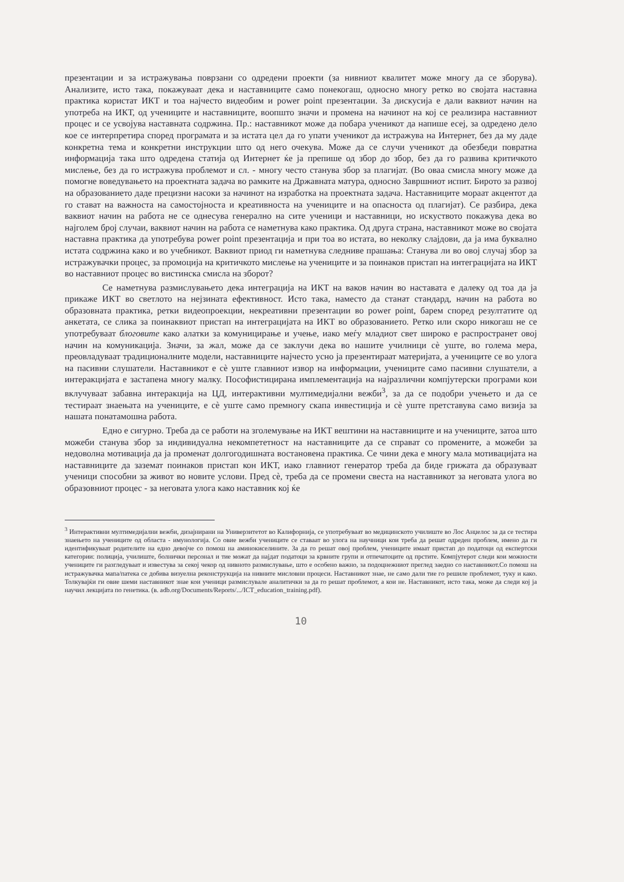презентации и за истражувања поврзани со одредени проекти (за нивниот квалитет може многу да се зборува). Анализите, исто така, покажуваат дека и наставниците само понекогаш, односно многу ретко во својата наставна практика користат ИКТ и тоа најчесто видеобим и power point презентации. За дискусија е дали ваквиот начин на употреба на ИКТ, од учениците и наставниците, воопшто значи и промена на начинот на кој се реализира наставниот процес и се усвојува наставната содржина. Пр.: наставникот може да побара ученикот да напише есеј, за одредено дело кое се интерпретира според програмата и за истата цел да го упати ученикот да истражува на Интернет, без да му даде конкретна тема и конкретни инструкции што од него очекува. Може да се случи ученикот да обезбеди повратна информација така што одредена статија од Интернет ќе ја препише од збор до збор, без да го развива критичкото мислење, без да го истражува проблемот и сл. - многу често станува збор за плагијат. (Во оваа смисла многу може да помогне воведувањето на проектната задача во рамките на Државната матура, односно Завршниот испит. Бирото за развој на образованието даде прецизни насоки за начинот на изработка на проектната задача. Наставниците мораат акцентот да го стават на важноста на самостојноста и креативноста на учениците и на опасноста од плагијат). Се разбира, дека ваквиот начин на работа не се однесува генерално на сите ученици и наставници, но искуството покажува дека во најголем број случаи, ваквиот начин на работа се наметнува како практика. Од друга страна, наставникот може во својата наставна практика да употребува power point презентација и при тоа во истата, во неколку слајдови, да ја има буквално истата содржина како и во учебникот. Ваквиот приод ги наметнува следниве прашања: Станува ли во овој случај збор за истражувачки процес, за промоција на критичкото мислење на учениците и за поинаков пристап на интеграцијата на ИКТ во наставниот процес во вистинска смисла на зборот?
Се наметнува размислувањето дека интеграција на ИКТ на ваков начин во наставата е далеку од тоа да ја прикаже ИКТ во светлото на нејзината ефективност. Исто така, наместо да станат стандард, начин на работа во образовната практика, ретки видеопроекции, некреативни презентации во power point, барем според резултатите од анкетата, се слика за поинаквиот пристап на интеграцијата на ИКТ во образованието. Ретко или скоро никогаш не се употребуваат блоговите како алатки за комуницирање и учење, иако меѓу младиот свет широко е распространет овој начин на комуникација. Значи, за жал, може да се заклучи дека во нашите училници сè уште, во голема мера, преовладуваат традиционалните модели, наставниците најчесто усно ја презентираат материјата, а учениците се во улога на пасивни слушатели. Наставникот е сè уште главниот извор на информации, учениците само пасивни слушатели, а интеракцијата е застапена многу малку. Пософистицирана имплементација на најразлични компјутерски програми кои вклучуваат забавна интеракција на ЦД, интерактивни мултимедијални вежби<sup>3</sup>, за да се подобри учењето и да се тестираат знаењата на учениците, е сè уште само премногу скапа инвестиција и сè уште претставува само визија за нашата понатамошна работа.
Едно е сигурно. Треба да се работи на зголемување на ИКТ вештини на наставниците и на учениците, затоа што можеби станува збор за индивидуална некомпететност на наставниците да се справат со промените, а можеби за недоволна мотивација да ја променат долгогодишната востановена практика. Се чини дека е многу мала мотивацијата на наставниците да заземат поинаков пристап кон ИКТ, иако главниот генератор треба да биде грижата да образуваат ученици способни за живот во новите услови. Пред сè, треба да се промени свеста на наставникот за неговата улога во образовниот процес - за неговата улога како наставник кој ќе
<sup>3</sup> Интерактивни мултимедијални вежби, дизајнирани на Универзитетот во Калифорнија, се употребуваат во медицинското училиште во Лос Анџелос за да се тестира знаењето на учениците од областа - имунологија. Со овие вежби учениците се ставаат во улога на научници кои треба да решат одреден проблем, имено да ги идентификуваат родителите на едно девојче со помош на аминокиселините. За да го решат овој проблем, учениците имаат пристап до податоци од експертски категории: полиција, училиште, болнички персонал и тие можат да најдат податоци за крвните групи и отпечатоците од прстите. Компјутерот следи кои можности учениците ги разгледуваат и известува за секој чекор од нивното размислување, што е особено важно, за подоцнежниот преглед заедно со наставникот.Со помош на истражувачка мапа/патека се добива визуелна реконструкција на нивните мисловни процеси. Наставникот знае, не само дали тие го решиле проблемот, туку и како. Толкувајќи ги овие шеми наставникот знае кои ученици размислувале аналитички за да го решат проблемот, а кои не. Наставникот, исто така, може да следи кој ја научил лекцијата по генетика. (в. adb.org/Documents/Reports/.../ICT_education_training.pdf).
10